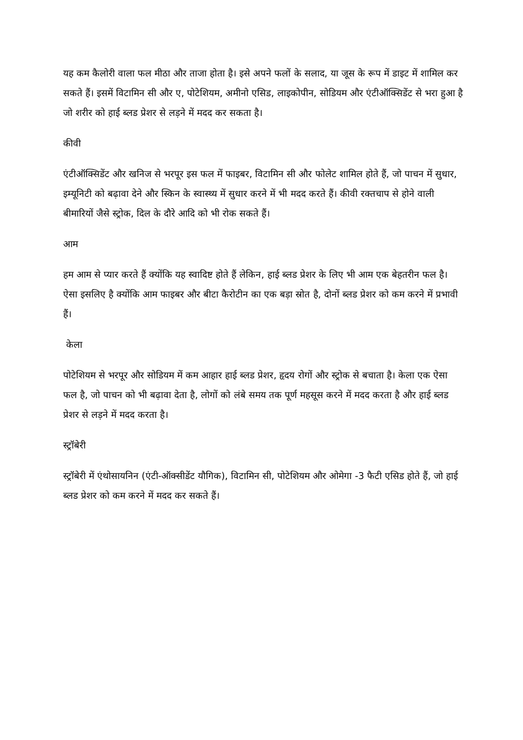यह कम कैलोरी वाला फल मीठा और ताजा होता है। इसे अपने फलों के सलाद, या जूस के रूप में डाइट में शामिल कर सकते हैं। इसमें विटामिन सी और ए, पोटेशियम, अमीनो एसिड, लाइकोपीन, सोडियम और एंटीऑक्सिडेंट से भरा हुआ है जो शरीर को हाई ब्लड प्रेशर से लड़ने में मदद कर सकता है।
कीवी
एंटीऑक्सिडेंट और खनिज से भरपूर इस फल में फाइबर, विटामिन सी और फोलेट शामिल होते हैं, जो पाचन में सुधार, इम्यूनिटी को बढ़ावा देने और स्किन के स्वास्थ्य में सुधार करने में भी मदद करते हैं। कीवी रक्तचाप से होने वाली बीमारियों जैसे स्ट्रोक, दिल के दौरे आदि को भी रोक सकते हैं।
आम
हम आम से प्यार करते हैं क्योंकि यह स्वादिष्ट होते हैं लेकिन, हाई ब्लड प्रेशर के लिए भी आम एक बेहतरीन फल है। ऐसा इसलिए है क्योंकि आम फाइबर और बीटा कैरोटीन का एक बड़ा स्रोत है, दोनों ब्लड प्रेशर को कम करने में प्रभावी हैं।
केला
पोटेशियम से भरपूर और सोडियम में कम आहार हाई ब्लड प्रेशर, हृदय रोगों और स्ट्रोक से बचाता है। केला एक ऐसा फल है, जो पाचन को भी बढ़ावा देता है, लोगों को लंबे समय तक पूर्ण महसूस करने में मदद करता है और हाई ब्लड प्रेशर से लड़ने में मदद करता है।
स्ट्रॉबेरी
स्ट्रॉबेरी में एंथोसायनिन (एंटी-ऑक्सीडेंट यौगिक), विटामिन सी, पोटेशियम और ओमेगा -3 फैटी एसिड होते हैं, जो हाई ब्लड प्रेशर को कम करने में मदद कर सकते हैं।